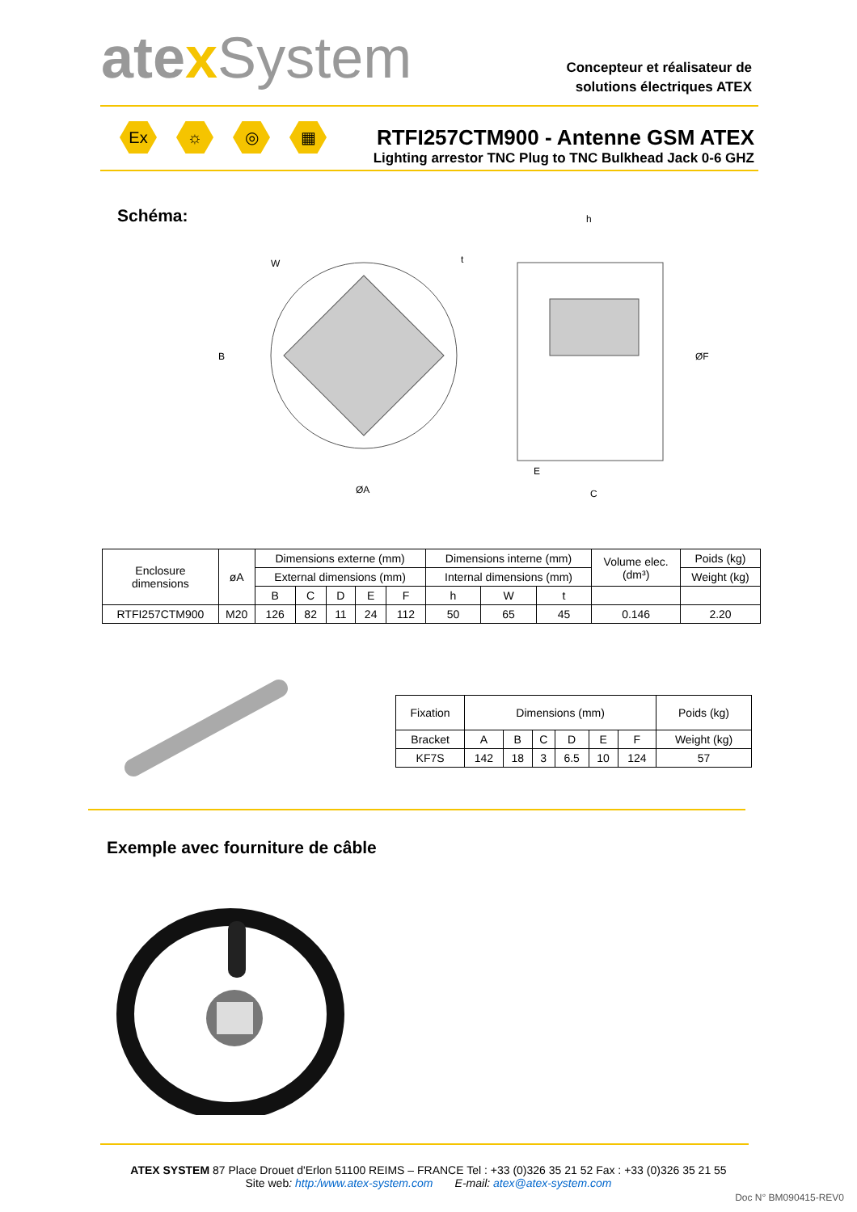atexSystem
Concepteur et réalisateur de
solutions électriques ATEX
Ex ☼ ◎ ▦
RTFI257CTM900 - Antenne GSM ATEX
Lighting arrestor TNC Plug to TNC Bulkhead Jack 0-6 GHZ
Schéma:
B
ØA
h
ØF
E
C
W
t
| Enclosure dimensions | øA | Dimensions externe (mm) | | | | | Dimensions interne (mm) | | | Volume elec. (dm³) | Poids (kg) |
| | | External dimensions (mm) | | | | | Internal dimensions (mm) | | | | Weight (kg) |
| | | B | C | D | E | F | h | W | t | | |
| RTFI257CTM900 | M20 | 126 | 82 | 11 | 24 | 112 | 50 | 65 | 45 | 0.146 | 2.20 |
| Fixation | Dimensions (mm) | | | | | | Poids (kg) |
| Bracket | A | B | C | D | E | F | Weight (kg) |
| KF7S | 142 | 18 | 3 | 6.5 | 10 | 124 | 57 |
Exemple avec fourniture de câble
ATEX SYSTEM 87 Place Drouet d'Erlon 51100 REIMS – FRANCE Tel : +33 (0)326 35 21 52 Fax : +33 (0)326 35 21 55
Site web: http:/www.atex-system.com E-mail: atex@atex-system.com
Doc N° BM090415-REV0